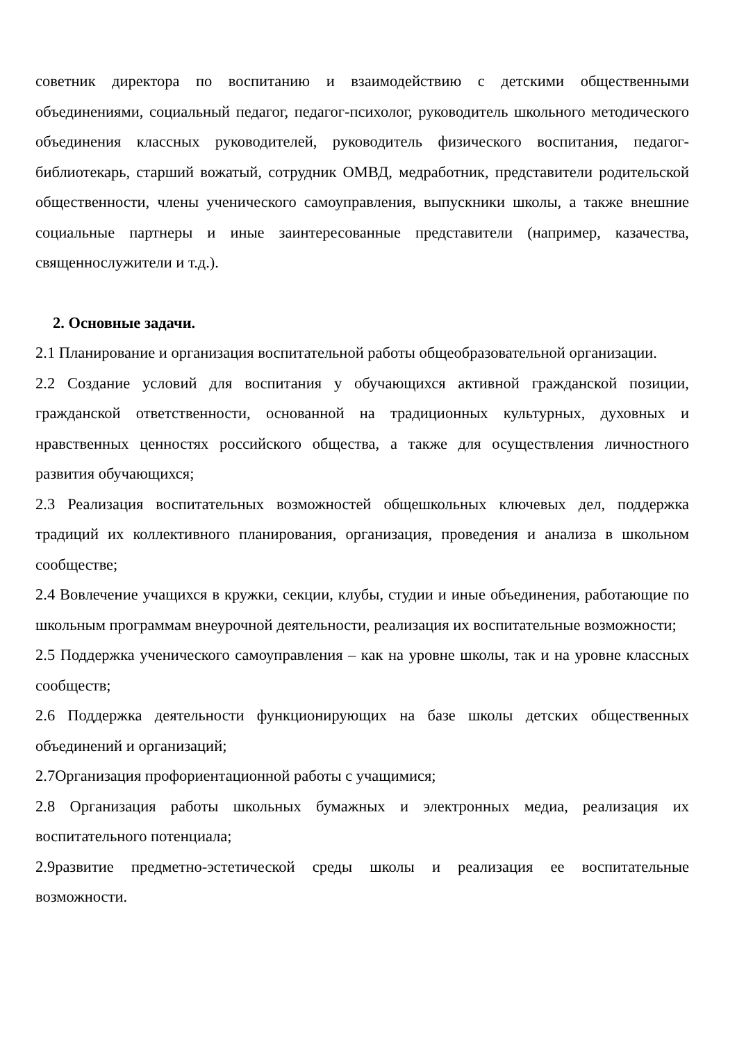советник директора по воспитанию и взаимодействию с детскими общественными объединениями, социальный педагог, педагог-психолог, руководитель школьного методического объединения классных руководителей, руководитель физического воспитания, педагог-библиотекарь, старший вожатый, сотрудник ОМВД, медработник, представители родительской общественности, члены ученического самоуправления, выпускники школы, а также внешние социальные партнеры и иные заинтересованные представители (например, казачества, священнослужители и т.д.).
2. Основные задачи.
2.1 Планирование и организация воспитательной работы общеобразовательной организации.
2.2 Создание условий для воспитания у обучающихся активной гражданской позиции, гражданской ответственности, основанной на традиционных культурных, духовных и нравственных ценностях российского общества, а также для осуществления личностного развития обучающихся;
2.3 Реализация воспитательных возможностей общешкольных ключевых дел, поддержка традиций их коллективного планирования, организация, проведения и анализа в школьном сообществе;
2.4 Вовлечение учащихся в кружки, секции, клубы, студии и иные объединения, работающие по школьным программам внеурочной деятельности, реализация их воспитательные возможности;
2.5 Поддержка ученического самоуправления – как на уровне школы, так и на уровне классных сообществ;
2.6 Поддержка деятельности функционирующих на базе школы детских общественных объединений и организаций;
2.7Организация профориентационной работы с учащимися;
2.8 Организация работы школьных бумажных и электронных медиа, реализация их воспитательного потенциала;
2.9развитие предметно-эстетической среды школы и реализация ее воспитательные возможности.